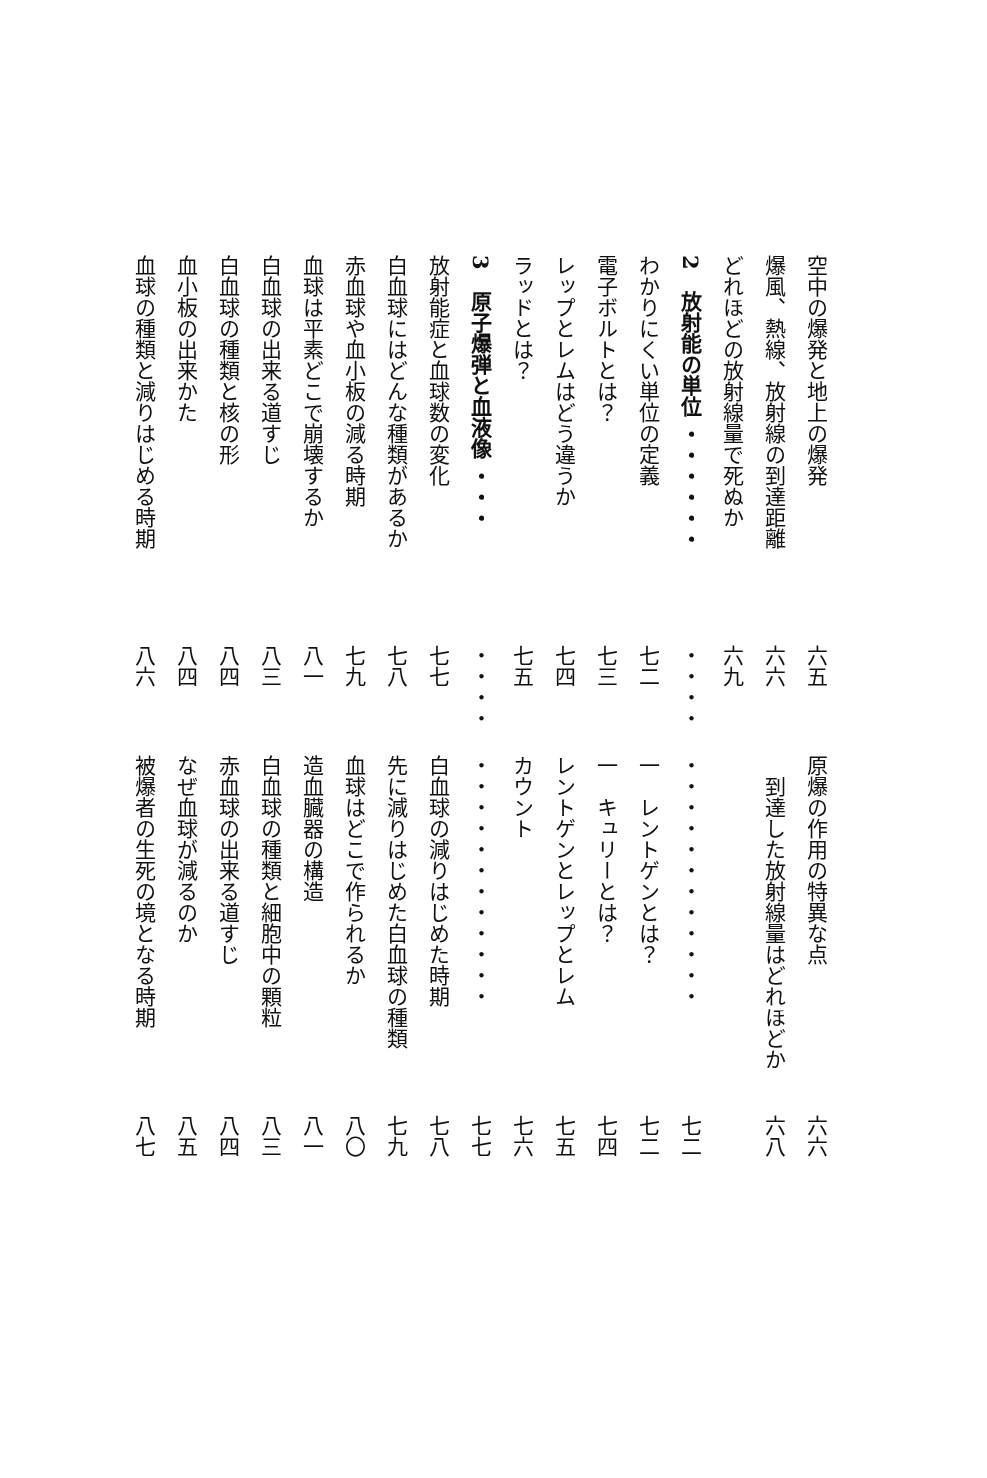空中の爆発と地上の爆発 六五 原爆の作用の特異な点 六六
爆風、熱線、放射線の到達距離 六六　到達した放射線量はどれほどか 六八
どれほどの放射線量で死ぬか 六九
2　放射能の単位 ・・・・・・・・・・・・・・・・・・・・・・七二
わかりにくい単位の定義 七二 一　レントゲンとは？七二
電子ボルトとは？七三 一　キュリーとは？七四
レップとレムはどう違うか 七四 レントゲンとレップとレム 七五
ラッドとは？七五 カウント 七六
3　原子爆弾と血液像 ・・・・・・・・・・・・・・・・・・・七七
放射能症と血球数の変化 七七 白血球の減りはじめた時期 七八
白血球にはどんな種類があるか 七八 先に減りはじめた白血球の種類 七九
赤血球や血小板の減る時期 七九 血球はどこで作られるか 八〇
血球は平素どこで崩壊するか 八一 造血臓器の構造 八一
白血球の出来る道すじ 八三 白血球の種類と細胞中の顆粒 八三
白血球の種類と核の形 八四 赤血球の出来る道すじ 八四
血小板の出来かた 八四 なぜ血球が減るのか 八五
血球の種類と減りはじめる時期 八六 被爆者の生死の境となる時期 八七